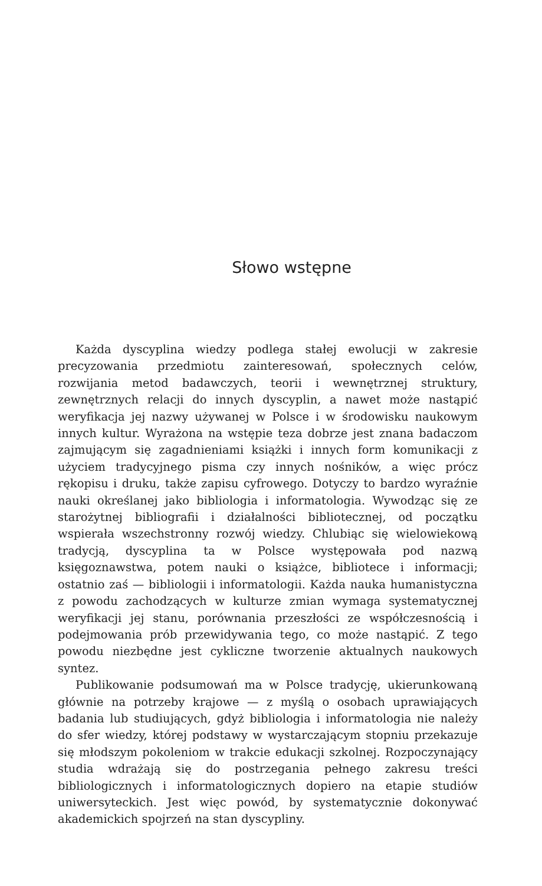Słowo wstępne
Każda dyscyplina wiedzy podlega stałej ewolucji w zakresie precyzowania przedmiotu zainteresowań, społecznych celów, rozwijania metod badawczych, teorii i wewnętrznej struktury, zewnętrznych relacji do innych dyscyplin, a nawet może nastąpić weryfikacja jej nazwy używanej w Polsce i w środowisku naukowym innych kultur. Wyrażona na wstępie teza dobrze jest znana badaczom zajmującym się zagadnieniami książki i innych form komunikacji z użyciem tradycyjnego pisma czy innych nośników, a więc prócz rękopisu i druku, także zapisu cyfrowego. Dotyczy to bardzo wyraźnie nauki określanej jako bibliologia i informatologia. Wywodząc się ze starożytnej bibliografii i działalności bibliotecznej, od początku wspierała wszechstronny rozwój wiedzy. Chlubiąc się wielowiekową tradycją, dyscyplina ta w Polsce występowała pod nazwą księgoznawstwa, potem nauki o książce, bibliotece i informacji; ostatnio zaś — bibliologii i informatologii. Każda nauka humanistyczna z powodu zachodzących w kulturze zmian wymaga systematycznej weryfikacji jej stanu, porównania przeszłości ze współczesnością i podejmowania prób przewidywania tego, co może nastąpić. Z tego powodu niezbędne jest cykliczne tworzenie aktualnych naukowych syntez.
Publikowanie podsumowań ma w Polsce tradycję, ukierunkowaną głównie na potrzeby krajowe — z myślą o osobach uprawiających badania lub studiujących, gdyż bibliologia i informatologia nie należy do sfer wiedzy, której podstawy w wystarczającym stopniu przekazuje się młodszym pokoleniom w trakcie edukacji szkolnej. Rozpoczynający studia wdrażają się do postrzegania pełnego zakresu treści bibliologicznych i informatologicznych dopiero na etapie studiów uniwersyteckich. Jest więc powód, by systematycznie dokonywać akademickich spojrzeń na stan dyscypliny.